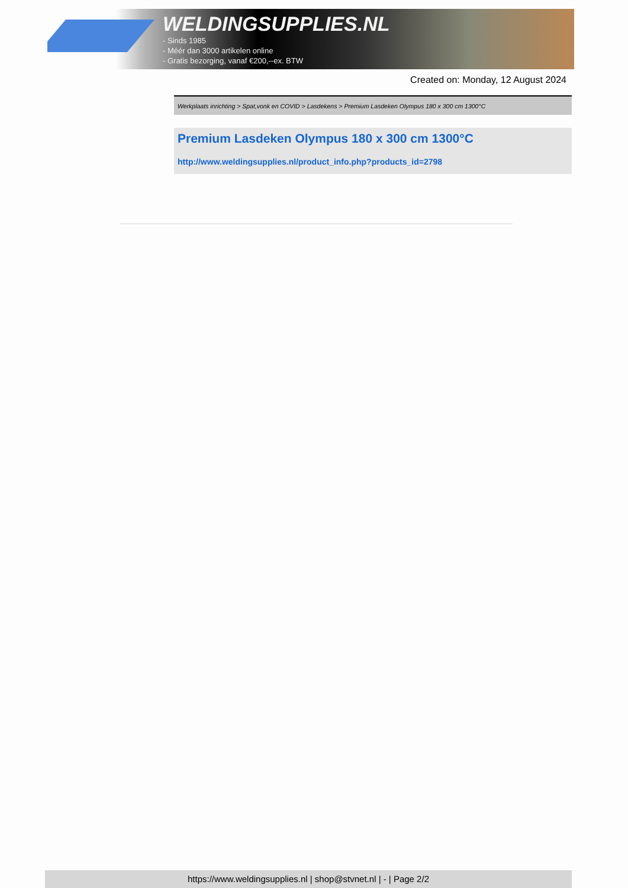WELDINGSUPPLIES.NL
- Sinds 1985
- Méér dan 3000 artikelen online
- Gratis bezorging, vanaf €200,--ex. BTW
Created on: Monday, 12 August 2024
Werkplaats inrichting > Spat,vonk en COVID > Lasdekens > Premium Lasdeken Olympus 180 x 300 cm 1300°C
Premium Lasdeken Olympus 180 x 300 cm 1300°C
http://www.weldingsupplies.nl/product_info.php?products_id=2798
https://www.weldingsupplies.nl | shop@stvnet.nl | - | Page 2/2